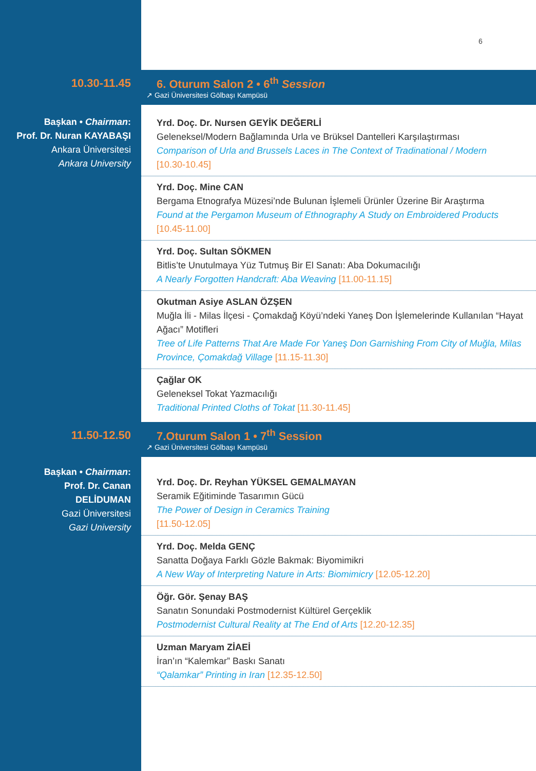6
10.30-11.45
6. Oturum Salon 2 • 6<sup>th</sup> Session
↗ Gazi Üniversitesi Gölbaşı Kampüsü
Başkan • Chairman:
Prof. Dr. Nuran KAYABAŞI
Ankara Üniversitesi
Ankara University
Yrd. Doç. Dr. Nursen GEYİK DEĞERLİ
Geleneksel/Modern Bağlamında Urla ve Brüksel Dantelleri Karşılaştırması
Comparison of Urla and Brussels Laces in The Context of Tradinational / Modern
[10.30-10.45]
Yrd. Doç. Mine CAN
Bergama Etnografya Müzesi’nde Bulunan İşlemeli Ürünler Üzerine Bir Araştırma
Found at the Pergamon Museum of Ethnography A Study on Embroidered Products
[10.45-11.00]
Yrd. Doç. Sultan SÖKMEN
Bitlis’te Unutulmaya Yüz Tutmuş Bir El Sanatı: Aba Dokumacılığı
A Nearly Forgotten Handcraft: Aba Weaving [11.00-11.15]
Okutman Asiye ASLAN ÖZŞEN
Muğla İli - Milas İlçesi - Çomakdağ Köyü’ndeki Yaneş Don İşlemelerinde Kullanılan “Hayat Ağacı” Motifleri
Tree of Life Patterns That Are Made For Yaneş Don Garnishing From City of Muğla, Milas Province, Çomakdağ Village [11.15-11.30]
Çağlar OK
Geleneksel Tokat Yazmacılığı
Traditional Printed Cloths of Tokat [11.30-11.45]
11.50-12.50
7.Oturum Salon 1 • 7<sup>th</sup> Session
↗ Gazi Üniversitesi Gölbaşı Kampüsü
Başkan • Chairman:
Prof. Dr. Canan
DELİDUMAN
Gazi Üniversitesi
Gazi University
Yrd. Doç. Dr. Reyhan YÜKSEL GEMALMAYAN
Seramik Eğitiminde Tasarımın Gücü
The Power of Design in Ceramics Training
[11.50-12.05]
Yrd. Doç. Melda GENÇ
Sanatta Doğaya Farklı Gözle Bakmak: Biyomimikri
A New Way of Interpreting Nature in Arts: Biomimicry [12.05-12.20]
Öğr. Gör. Şenay BAŞ
Sanatın Sonundaki Postmodernist Kültürel Gerçeklik
Postmodernist Cultural Reality at The End of Arts [12.20-12.35]
Uzman Maryam ZİAEİ
İran’ın “Kalemkar” Baskı Sanatı
“Qalamkar” Printing in Iran [12.35-12.50]